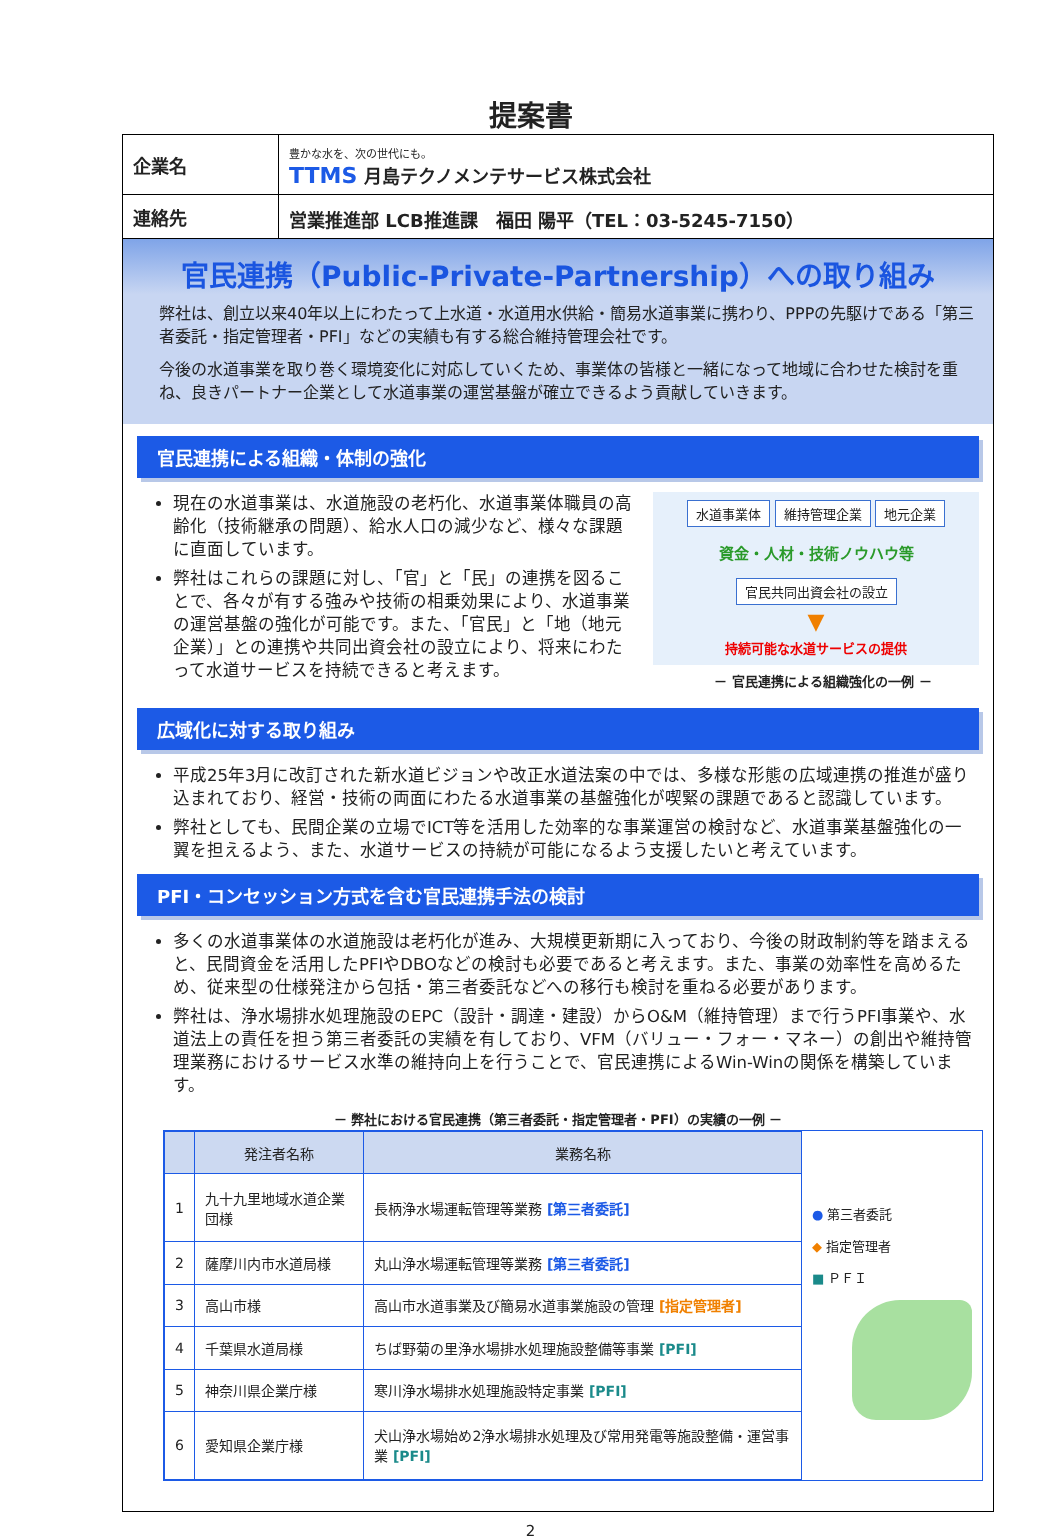提案書
| 企業名 | 豊かな水を、次の世代にも。 TTMS 月島テクノメンテサービス株式会社 |
| 連絡先 | 営業推進部 LCB推進課 福田 陽平（TEL：03-5245-7150） |
官民連携（Public-Private-Partnership）への取り組み
弊社は、創立以来40年以上にわたって上水道・水道用水供給・簡易水道事業に携わり、PPPの先駆けである「第三者委託・指定管理者・PFI」などの実績も有する総合維持管理会社です。
今後の水道事業を取り巻く環境変化に対応していくため、事業体の皆様と一緒になって地域に合わせた検討を重ね、良きパートナー企業として水道事業の運営基盤が確立できるよう貢献していきます。
官民連携による組織・体制の強化
現在の水道事業は、水道施設の老朽化、水道事業体職員の高齢化（技術継承の問題）、給水人口の減少など、様々な課題に直面しています。
弊社はこれらの課題に対し、「官」と「民」の連携を図ることで、各々が有する強みや技術の相乗効果により、水道事業の運営基盤の強化が可能です。また、「官民」と「地（地元企業）」との連携や共同出資会社の設立により、将来にわたって水道サービスを持続できると考えます。
水道事業体 維持管理企業 地元企業
資金・人材・技術ノウハウ等
官民共同出資会社の設立
▼
持続可能な水道サービスの提供
－ 官民連携による組織強化の一例 －
広域化に対する取り組み
平成25年3月に改訂された新水道ビジョンや改正水道法案の中では、多様な形態の広域連携の推進が盛り込まれており、経営・技術の両面にわたる水道事業の基盤強化が喫緊の課題であると認識しています。
弊社としても、民間企業の立場でICT等を活用した効率的な事業運営の検討など、水道事業基盤強化の一翼を担えるよう、また、水道サービスの持続が可能になるよう支援したいと考えています。
PFI・コンセッション方式を含む官民連携手法の検討
多くの水道事業体の水道施設は老朽化が進み、大規模更新期に入っており、今後の財政制約等を踏まえると、民間資金を活用したPFIやDBOなどの検討も必要であると考えます。また、事業の効率性を高めるため、従来型の仕様発注から包括・第三者委託などへの移行も検討を重ねる必要があります。
弊社は、浄水場排水処理施設のEPC（設計・調達・建設）からO&M（維持管理）まで行うPFI事業や、水道法上の責任を担う第三者委託の実績を有しており、VFM（バリュー・フォー・マネー）の創出や維持管理業務におけるサービス水準の維持向上を行うことで、官民連携によるWin-Winの関係を構築しています。
－ 弊社における官民連携（第三者委託・指定管理者・PFI）の実績の一例 －
| | 発注者名称 | 業務名称 |
| --- | --- | --- |
| 1 | 九十九里地域水道企業団様 | 長柄浄水場運転管理等業務 [第三者委託] |
| 2 | 薩摩川内市水道局様 | 丸山浄水場運転管理等業務 [第三者委託] |
| 3 | 高山市様 | 高山市水道事業及び簡易水道事業施設の管理 [指定管理者] |
| 4 | 千葉県水道局様 | ちば野菊の里浄水場排水処理施設整備等事業 [PFI] |
| 5 | 神奈川県企業庁様 | 寒川浄水場排水処理施設特定事業 [PFI] |
| 6 | 愛知県企業庁様 | 犬山浄水場始め2浄水場排水処理及び常用発電等施設整備・運営事業 [PFI] |
● 第三者委託
◆ 指定管理者
■ ＰＦＩ
2